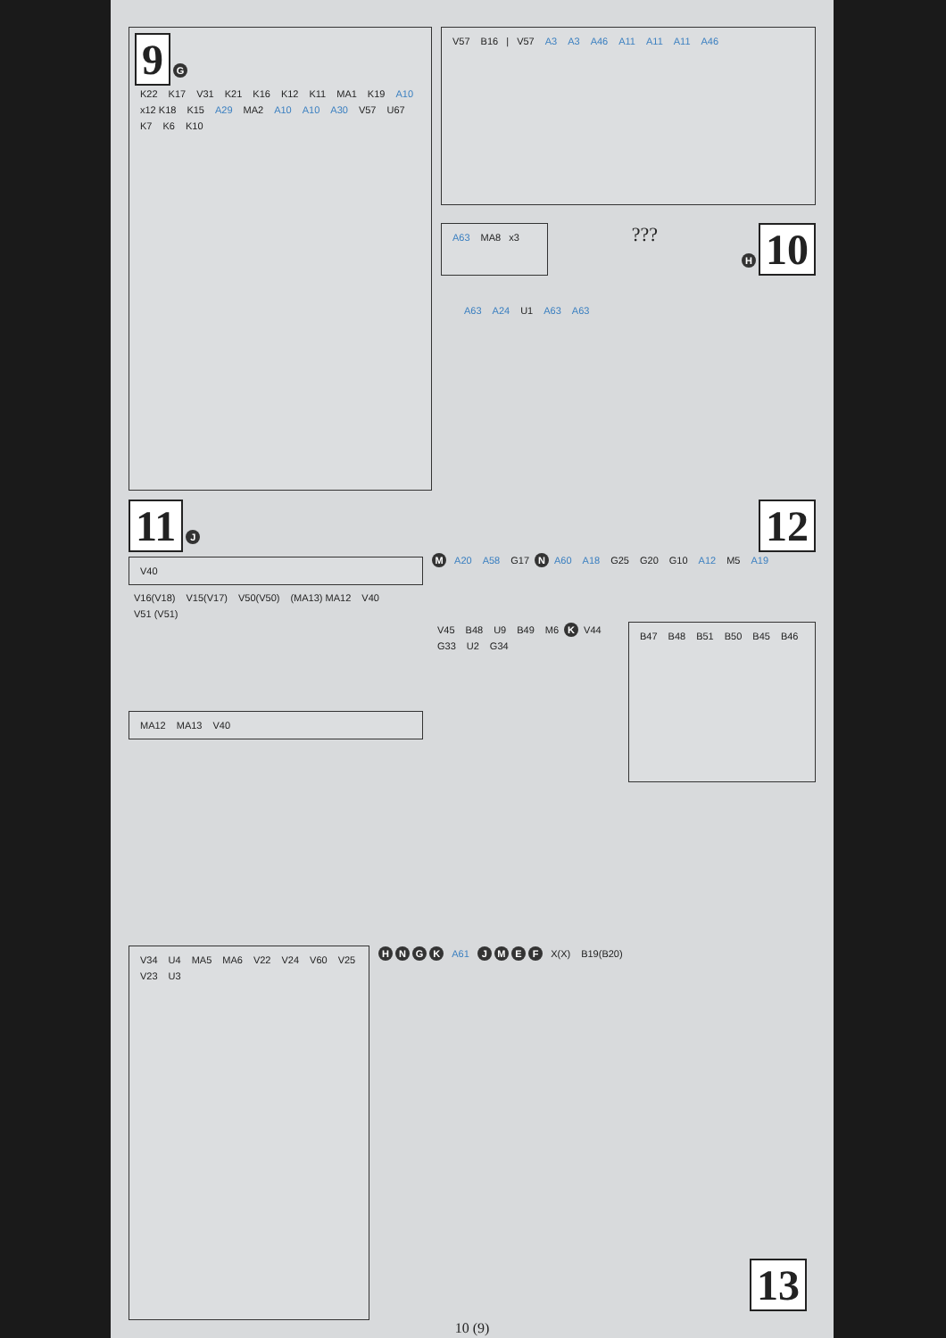9 G
K22 K17 V31 K21 K16 K12 K11 MA1 K19 A10 x12 K18 K15 A29 MA2 A10 A10 A30 V57 U67 K7 K6 K10
V57 B16 | V57 A3 A3 A46 A11 A11 A11 A46
A63 MA8 x3
???
H 10
A63 A24 U1 A63 A63
11 J
V40
V16(V18) V15(V17) V50(V50) (MA13) MA12 V40 V51 (V51)
MA12 MA13 V40
12
M A20 A58 G17 N A60 A18 G25 G20 G10 A12 M5 A19
V45 B48 U9 B49 M6 K V44 G33 U2 G34
B47 B48 B51 B50 B45 B46
V34 U4 MA5 MA6 V22 V24 V60 V25 V23 U3
H N G K A61 J M E F X(X) B19(B20)
13
10 (9)